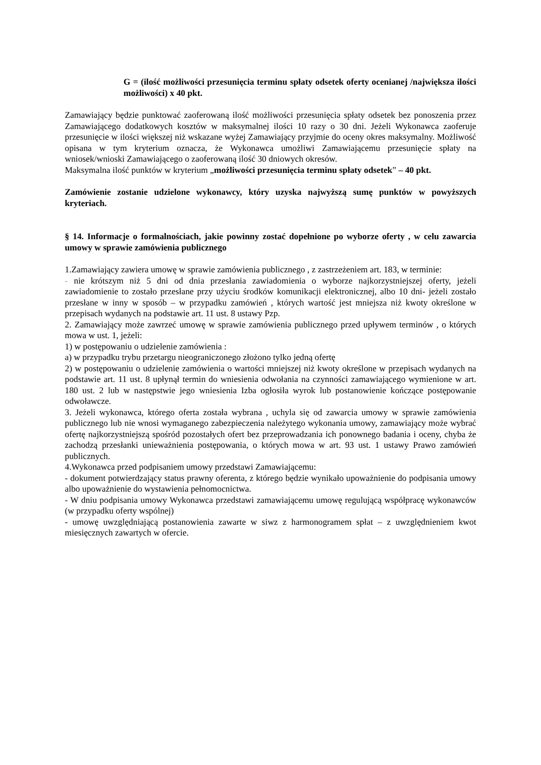G = (ilość możliwości przesunięcia terminu spłaty odsetek oferty ocenianej /największa ilości możliwości) x 40 pkt.
Zamawiający będzie punktować zaoferowaną ilość możliwości przesunięcia spłaty odsetek bez ponoszenia przez Zamawiającego dodatkowych kosztów w maksymalnej ilości 10 razy o 30 dni. Jeżeli Wykonawca zaoferuje przesunięcie w ilości większej niż wskazane wyżej Zamawiający przyjmie do oceny okres maksymalny. Możliwość opisana w tym kryterium oznacza, że Wykonawca umożliwi Zamawiającemu przesunięcie spłaty na wniosek/wnioski Zamawiającego o zaoferowaną ilość 30 dniowych okresów.
Maksymalna ilość punktów w kryterium „możliwości przesunięcia terminu spłaty odsetek” – 40 pkt.
Zamówienie zostanie udzielone wykonawcy, który uzyska najwyższą sumę punktów w powyższych kryteriach.
§ 14. Informacje o formalnościach, jakie powinny zostać dopełnione po wyborze oferty , w celu zawarcia umowy w sprawie zamówienia publicznego
1.Zamawiający zawiera umowę w sprawie zamówienia publicznego , z zastrzeżeniem art. 183, w terminie:
- nie krótszym niż 5 dni od dnia przesłania zawiadomienia o wyborze najkorzystniejszej oferty, jeżeli zawiadomienie to zostało przesłane przy użyciu środków komunikacji elektronicznej, albo 10 dni- jeżeli zostało przesłane w inny w sposób – w przypadku zamówień , których wartość jest mniejsza niż kwoty określone w przepisach wydanych na podstawie art. 11 ust. 8 ustawy Pzp.
2. Zamawiający może zawrzeć umowę w sprawie zamówienia publicznego przed upływem terminów , o których mowa w ust. 1, jeżeli:
1) w postępowaniu o udzielenie zamówienia :
a) w przypadku trybu przetargu nieograniczonego złożono tylko jedną ofertę
2) w postępowaniu o udzielenie zamówienia o wartości mniejszej niż kwoty określone w przepisach wydanych na podstawie art. 11 ust. 8 upłynął termin do wniesienia odwołania na czynności zamawiającego wymienione w art. 180 ust. 2 lub w następstwie jego wniesienia Izba ogłosiła wyrok lub postanowienie kończące postępowanie odwoławcze.
3. Jeżeli wykonawca, którego oferta została wybrana , uchyla się od zawarcia umowy w sprawie zamówienia publicznego lub nie wnosi wymaganego zabezpieczenia należytego wykonania umowy, zamawiający może wybrać ofertę najkorzystniejszą spośród pozostałych ofert bez przeprowadzania ich ponownego badania i oceny, chyba że zachodzą przesłanki unieważnienia postępowania, o których mowa w art. 93 ust. 1 ustawy Prawo zamówień publicznych.
4.Wykonawca przed podpisaniem umowy przedstawi Zamawiającemu:
- dokument potwierdzający status prawny oferenta, z którego będzie wynikało upoważnienie do podpisania umowy albo upoważnienie do wystawienia pełnomocnictwa.
- W dniu podpisania umowy Wykonawca przedstawi zamawiającemu umowę regulującą współpracę wykonawców (w przypadku oferty wspólnej)
- umowę uwzględniającą postanowienia zawarte w siwz z harmonogramem spłat – z uwzględnieniem kwot miesięcznych zawartych w ofercie.